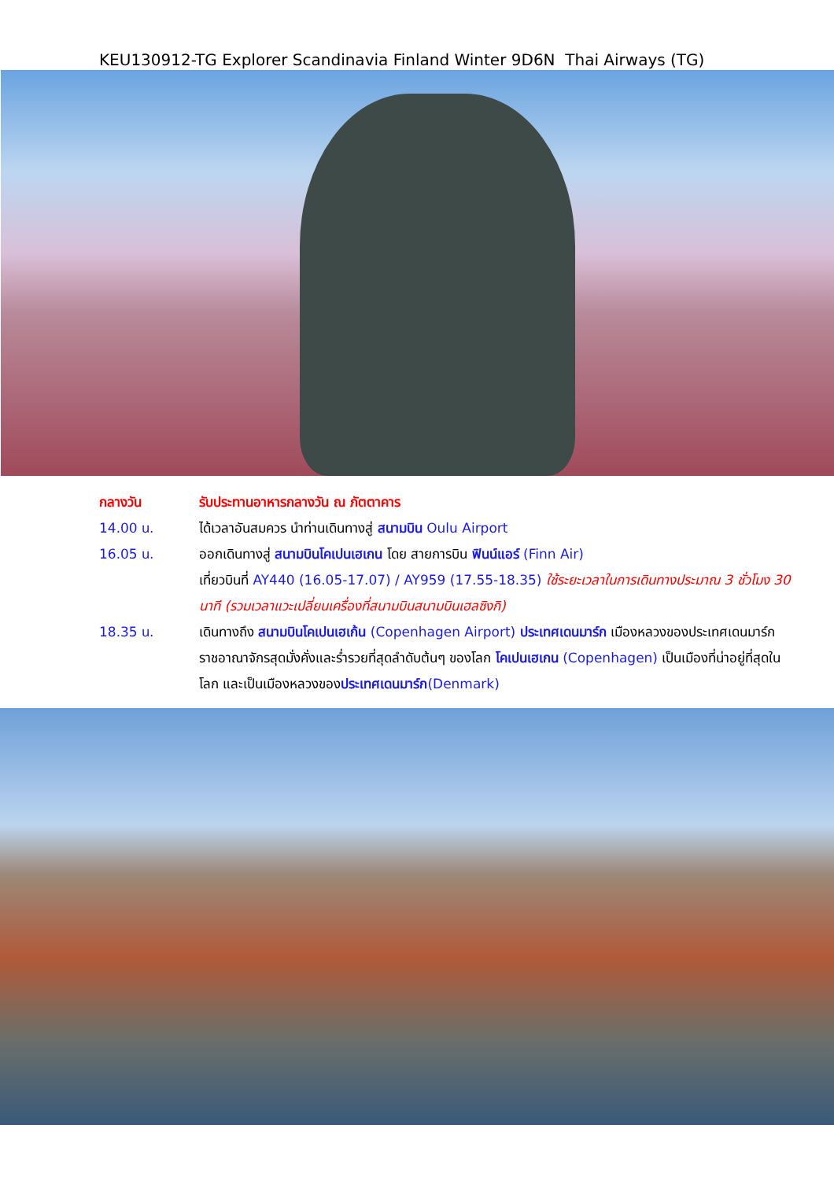KEU130912-TG Explorer Scandinavia Finland Winter 9D6N Thai Airways (TG)
กลางวัน รับประทานอาหารกลางวัน ณ ภัตตาคาร
14.00 น. ได้เวลาอันสมควร นำท่านเดินทางสู่ สนามบิน Oulu Airport
16.05 น. ออกเดินทางสู่ สนามบินโคเปนเฮเกน โดย สายการบิน ฟินน์แอร์ (Finn Air)
เที่ยวบินที่ AY440 (16.05-17.07) / AY959 (17.55-18.35) ใช้ระยะเวลาในการเดินทางประมาณ 3 ชั่วโมง 30 นาที (รวมเวลาแวะเปลี่ยนเครื่องที่สนามบินสนามบินเฮลซิงกิ)
18.35 น. เดินทางถึง สนามบินโคเปนเฮเก้น (Copenhagen Airport) ประเทศเดนมาร์ก เมืองหลวงของประเทศเดนมาร์ก ราชอาณาจักรสุดมั่งคั่งและร่ำรวยที่สุดลำดับต้นๆ ของโลก โคเปนเฮเกน (Copenhagen) เป็นเมืองที่น่าอยู่ที่สุดในโลก และเป็นเมืองหลวงของประเทศเดนมาร์ก(Denmark)